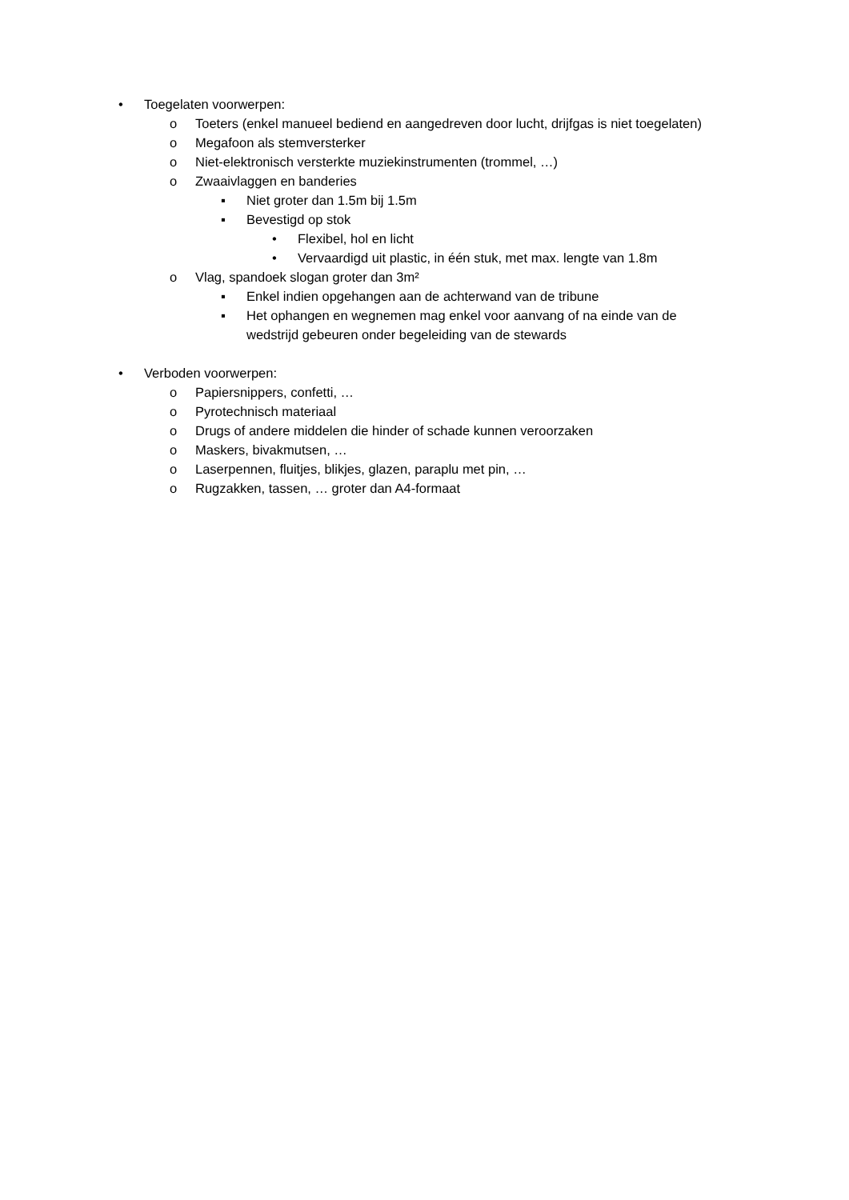• Toegelaten voorwerpen:
o Toeters (enkel manueel bediend en aangedreven door lucht, drijfgas is niet toegelaten)
o Megafoon als stemversterker
o Niet-elektronisch versterkte muziekinstrumenten (trommel, …)
o Zwaaivlaggen en banderies
▪ Niet groter dan 1.5m bij 1.5m
▪ Bevestigd op stok
• Flexibel, hol en licht
• Vervaardigd uit plastic, in één stuk, met max. lengte van 1.8m
o Vlag, spandoek slogan groter dan 3m²
▪ Enkel indien opgehangen aan de achterwand van de tribune
▪ Het ophangen en wegnemen mag enkel voor aanvang of na einde van de
wedstrijd gebeuren onder begeleiding van de stewards
• Verboden voorwerpen:
o Papiersnippers, confetti, …
o Pyrotechnisch materiaal
o Drugs of andere middelen die hinder of schade kunnen veroorzaken
o Maskers, bivakmutsen, …
o Laserpennen, fluitjes, blikjes, glazen, paraplu met pin, …
o Rugzakken, tassen, … groter dan A4-formaat